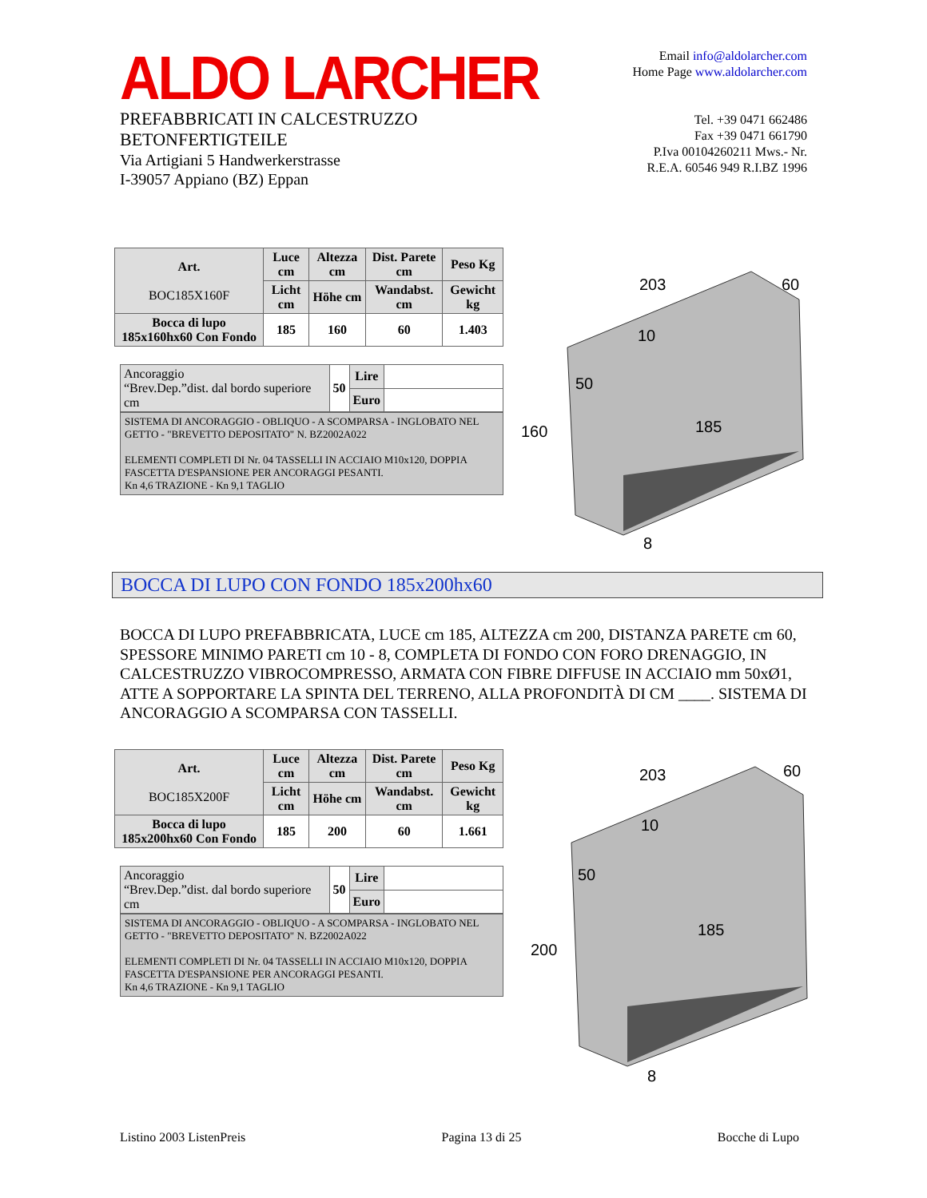ALDO LARCHER
PREFABBRICATI IN CALCESTRUZZO
BETONFERTIGTEILE
Via Artigiani 5 Handwerkerstrasse
I-39057 Appiano (BZ) Eppan
Email info@aldolarcher.com
Home Page www.aldolarcher.com
Tel. +39 0471 662486
Fax +39 0471 661790
P.Iva 00104260211 Mws.- Nr.
R.E.A. 60546 949 R.I.BZ 1996
| Art. BOC185X160F | Luce cm | Altezza cm | Dist. Parete cm | Peso Kg |
| --- | --- | --- | --- | --- |
| | Licht cm | Höhe cm | Wandabst. cm | Gewicht kg |
| Bocca di lupo 185x160hx60 Con Fondo | 185 | 160 | 60 | 1.403 |
| Ancoraggio “Brev.Dep.”dist. dal bordo superiore cm | 50 | Lire | |
| | | Euro | |
SISTEMA DI ANCORAGGIO - OBLIQUO - A SCOMPARSA - INGLOBATO NEL GETTO - "BREVETTO DEPOSITATO" N. BZ2002A022
ELEMENTI COMPLETI DI Nr. 04 TASSELLI IN ACCIAIO M10x120, DOPPIA FASCETTA D'ESPANSIONE PER ANCORAGGI PESANTI.
Kn 4,6 TRAZIONE - Kn 9,1 TAGLIO
203
60
10
50
160
185
8
BOCCA DI LUPO CON FONDO 185x200hx60
BOCCA DI LUPO PREFABBRICATA, LUCE cm 185, ALTEZZA cm 200, DISTANZA PARETE cm 60, SPESSORE MINIMO PARETI cm 10 - 8, COMPLETA DI FONDO CON FORO DRENAGGIO, IN CALCESTRUZZO VIBROCOMPRESSO, ARMATA CON FIBRE DIFFUSE IN ACCIAIO mm 50xØ1, ATTE A SOPPORTARE LA SPINTA DEL TERRENO, ALLA PROFONDITÀ DI CM ____. SISTEMA DI ANCORAGGIO A SCOMPARSA CON TASSELLI.
| Art. BOC185X200F | Luce cm | Altezza cm | Dist. Parete cm | Peso Kg |
| --- | --- | --- | --- | --- |
| | Licht cm | Höhe cm | Wandabst. cm | Gewicht kg |
| Bocca di lupo 185x200hx60 Con Fondo | 185 | 200 | 60 | 1.661 |
| Ancoraggio “Brev.Dep.”dist. dal bordo superiore cm | 50 | Lire | |
| | | Euro | |
SISTEMA DI ANCORAGGIO - OBLIQUO - A SCOMPARSA - INGLOBATO NEL GETTO - "BREVETTO DEPOSITATO" N. BZ2002A022
ELEMENTI COMPLETI DI Nr. 04 TASSELLI IN ACCIAIO M10x120, DOPPIA FASCETTA D'ESPANSIONE PER ANCORAGGI PESANTI.
Kn 4,6 TRAZIONE - Kn 9,1 TAGLIO
203
60
10
50
200
185
8
Listino 2003 ListenPreis Pagina 13 di 25 Bocche di Lupo